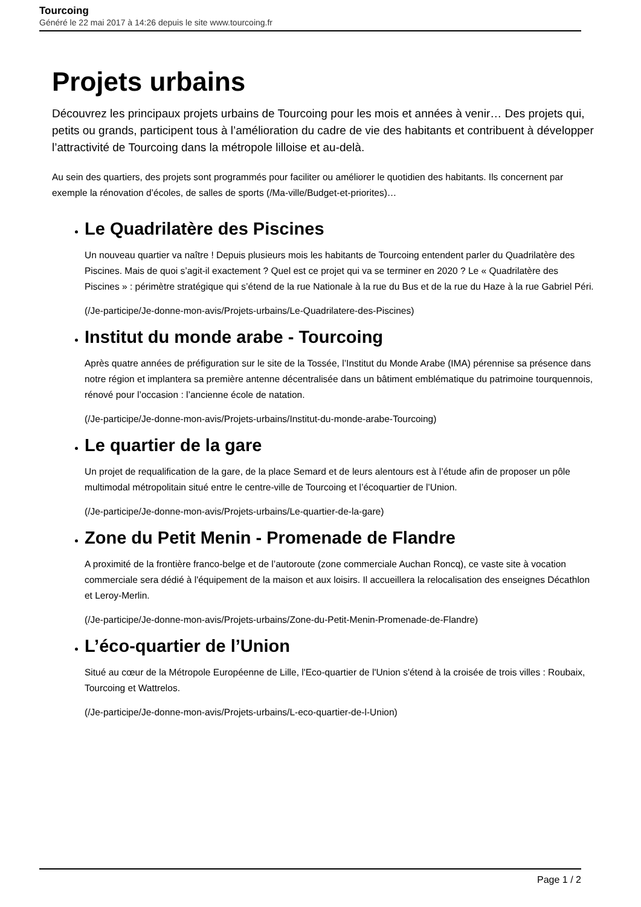Tourcoing
Généré le 22 mai 2017 à 14:26 depuis le site www.tourcoing.fr
Projets urbains
Découvrez les principaux projets urbains de Tourcoing pour les mois et années à venir… Des projets qui, petits ou grands, participent tous à l’amélioration du cadre de vie des habitants et contribuent à développer l’attractivité de Tourcoing dans la métropole lilloise et au-delà.
Au sein des quartiers, des projets sont programmés pour faciliter ou améliorer le quotidien des habitants. Ils concernent par exemple la rénovation d’écoles, de salles de sports (/Ma-ville/Budget-et-priorites)…
Le Quadrilatère des Piscines
Un nouveau quartier va naître ! Depuis plusieurs mois les habitants de Tourcoing entendent parler du Quadrilatère des Piscines. Mais de quoi s’agit-il exactement ? Quel est ce projet qui va se terminer en 2020 ? Le « Quadrilatère des Piscines » : périmètre stratégique qui s’étend de la rue Nationale à la rue du Bus et de la rue du Haze à la rue Gabriel Péri.
(/Je-participe/Je-donne-mon-avis/Projets-urbains/Le-Quadrilatere-des-Piscines)
Institut du monde arabe - Tourcoing
Après quatre années de préfiguration sur le site de la Tossée, l’Institut du Monde Arabe (IMA) pérennise sa présence dans notre région et implantera sa première antenne décentralisée dans un bâtiment emblématique du patrimoine tourquennois, rénové pour l’occasion : l’ancienne école de natation.
(/Je-participe/Je-donne-mon-avis/Projets-urbains/Institut-du-monde-arabe-Tourcoing)
Le quartier de la gare
Un projet de requalification de la gare, de la place Semard et de leurs alentours est à l’étude afin de proposer un pôle multimodal métropolitain situé entre le centre-ville de Tourcoing et l’écoquartier de l’Union.
(/Je-participe/Je-donne-mon-avis/Projets-urbains/Le-quartier-de-la-gare)
Zone du Petit Menin - Promenade de Flandre
A proximité de la frontière franco-belge et de l’autoroute (zone commerciale Auchan Roncq), ce vaste site à vocation commerciale sera dédié à l'équipement de la maison et aux loisirs. Il accueillera la relocalisation des enseignes Décathlon et Leroy-Merlin.
(/Je-participe/Je-donne-mon-avis/Projets-urbains/Zone-du-Petit-Menin-Promenade-de-Flandre)
L’éco-quartier de l’Union
Situé au cœur de la Métropole Européenne de Lille, l'Eco-quartier de l'Union s'étend à la croisée de trois villes : Roubaix, Tourcoing et Wattrelos.
(/Je-participe/Je-donne-mon-avis/Projets-urbains/L-eco-quartier-de-l-Union)
Page 1 / 2